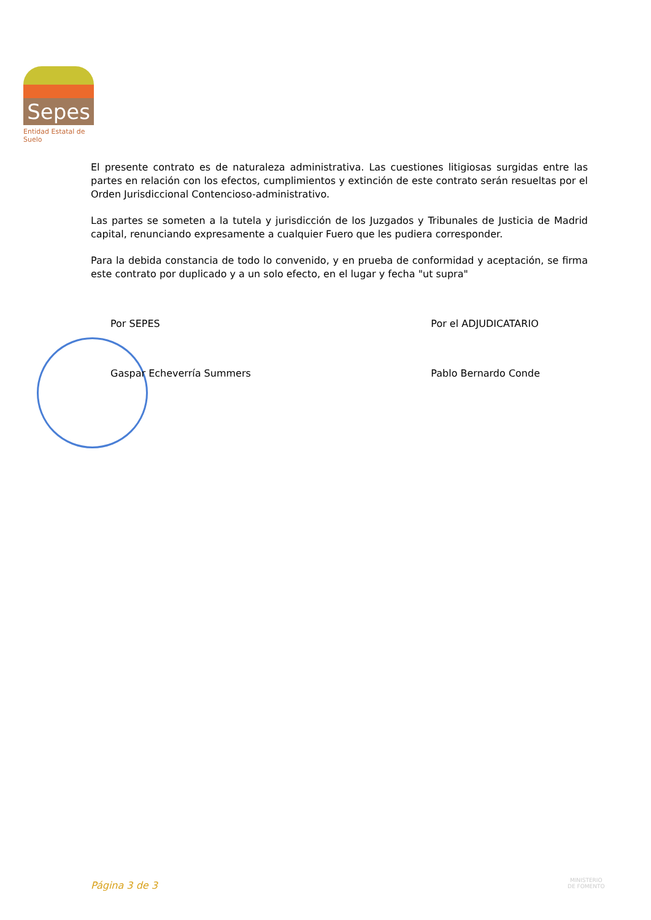Sepes
Entidad Estatal de Suelo
El presente contrato es de naturaleza administrativa. Las cuestiones litigiosas surgidas entre las partes en relación con los efectos, cumplimientos y extinción de este contrato serán resueltas por el Orden Jurisdiccional Contencioso-administrativo.
Las partes se someten a la tutela y jurisdicción de los Juzgados y Tribunales de Justicia de Madrid capital, renunciando expresamente a cualquier Fuero que les pudiera corresponder.
Para la debida constancia de todo lo convenido, y en prueba de conformidad y aceptación, se firma este contrato por duplicado y a un solo efecto, en el lugar y fecha "ut supra"
Por SEPES
Gaspar Echeverría Summers
Por el ADJUDICATARIO
Pablo Bernardo Conde
Página 3 de 3
MINISTERIO
DE FOMENTO